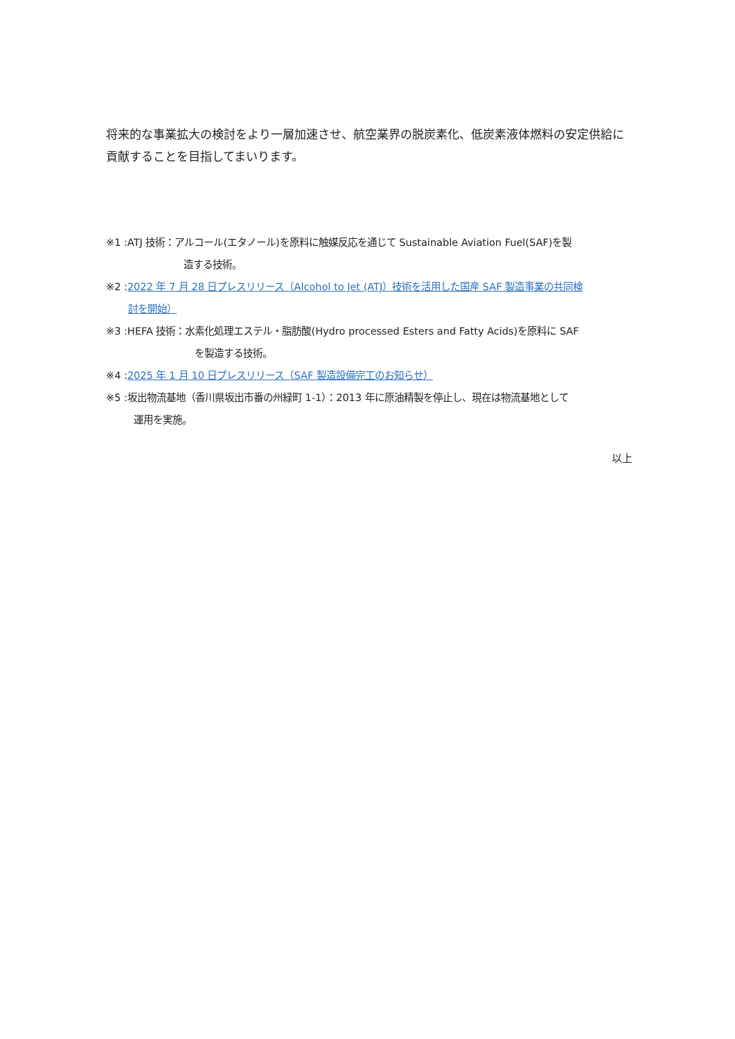将来的な事業拡大の検討をより一層加速させ、航空業界の脱炭素化、低炭素液体燃料の安定供給に貢献することを目指してまいります。
※1 :ATJ 技術：アルコール(エタノール)を原料に触媒反応を通じて Sustainable Aviation Fuel(SAF)を製
造する技術。
※2 :2022 年 7 月 28 日プレスリリース（Alcohol to Jet (ATJ）技術を活用した国産 SAF 製造事業の共同検
討を開始）
※3 :HEFA 技術：水素化処理エステル・脂肪酸(Hydro processed Esters and Fatty Acids)を原料に SAF
を製造する技術。
※4 :2025 年 1 月 10 日プレスリリース（SAF 製造設備完工のお知らせ）
※5 :坂出物流基地（香川県坂出市番の州緑町 1-1）：2013 年に原油精製を停止し、現在は物流基地として
運用を実施。
以上